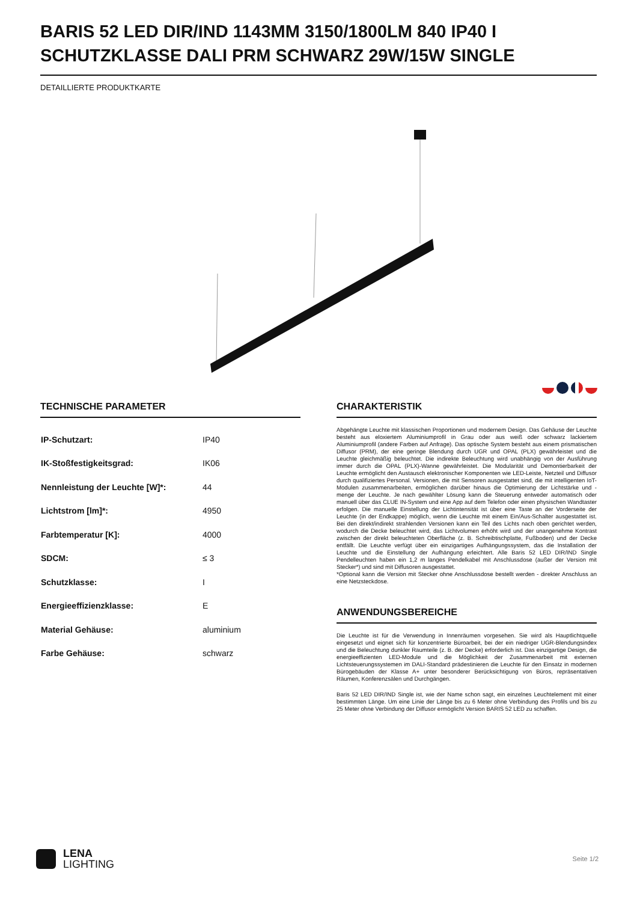BARIS 52 LED DIR/IND 1143MM 3150/1800LM 840 IP40 I SCHUTZKLASSE DALI PRM SCHWARZ 29W/15W SINGLE
DETAILLIERTE PRODUKTKARTE
TECHNISCHE PARAMETER
| IP-Schutzart: | IP40 |
| IK-Stoßfestigkeitsgrad: | IK06 |
| Nennleistung der Leuchte [W]*: | 44 |
| Lichtstrom [lm]*: | 4950 |
| Farbtemperatur [K]: | 4000 |
| SDCM: | ≤ 3 |
| Schutzklasse: | I |
| Energieeffizienzklasse: | E |
| Material Gehäuse: | aluminium |
| Farbe Gehäuse: | schwarz |
CHARAKTERISTIK
Abgehängte Leuchte mit klassischen Proportionen und modernem Design. Das Gehäuse der Leuchte besteht aus eloxiertem Aluminiumprofil in Grau oder aus weiß oder schwarz lackiertem Aluminiumprofil (andere Farben auf Anfrage). Das optische System besteht aus einem prismatischen Diffusor (PRM), der eine geringe Blendung durch UGR und OPAL (PLX) gewährleistet und die Leuchte gleichmäßig beleuchtet. Die indirekte Beleuchtung wird unabhängig von der Ausführung immer durch die OPAL (PLX)-Wanne gewährleistet. Die Modularität und Demontierbarkeit der Leuchte ermöglicht den Austausch elektronischer Komponenten wie LED-Leiste, Netzteil und Diffusor durch qualifiziertes Personal. Versionen, die mit Sensoren ausgestattet sind, die mit intelligenten IoT-Modulen zusammenarbeiten, ermöglichen darüber hinaus die Optimierung der Lichtstärke und -menge der Leuchte. Je nach gewählter Lösung kann die Steuerung entweder automatisch oder manuell über das CLUE IN-System und eine App auf dem Telefon oder einen physischen Wandtaster erfolgen. Die manuelle Einstellung der Lichtintensität ist über eine Taste an der Vorderseite der Leuchte (in der Endkappe) möglich, wenn die Leuchte mit einem Ein/Aus-Schalter ausgestattet ist. Bei den direkt/indirekt strahlenden Versionen kann ein Teil des Lichts nach oben gerichtet werden, wodurch die Decke beleuchtet wird, das Lichtvolumen erhöht wird und der unangenehme Kontrast zwischen der direkt beleuchteten Oberfläche (z. B. Schreibtischplatte, Fußboden) und der Decke entfällt. Die Leuchte verfügt über ein einzigartiges Aufhängungssystem, das die Installation der Leuchte und die Einstellung der Aufhängung erleichtert. Alle Baris 52 LED DIR/IND Single Pendelleuchten haben ein 1,2 m langes Pendelkabel mit Anschlussdose (außer der Version mit Stecker*) und sind mit Diffusoren ausgestattet.
*Optional kann die Version mit Stecker ohne Anschlussdose bestellt werden - direkter Anschluss an eine Netzsteckdose.
ANWENDUNGSBEREICHE
Die Leuchte ist für die Verwendung in Innenräumen vorgesehen. Sie wird als Hauptlichtquelle eingesetzt und eignet sich für konzentrierte Büroarbeit, bei der ein niedriger UGR-Blendungsindex und die Beleuchtung dunkler Raumteile (z. B. der Decke) erforderlich ist. Das einzigartige Design, die energieeffizienten LED-Module und die Möglichkeit der Zusammenarbeit mit externen Lichtsteuerungssystemen im DALI-Standard prädestinieren die Leuchte für den Einsatz in modernen Bürogebäuden der Klasse A+ unter besonderer Berücksichtigung von Büros, repräsentativen Räumen, Konferenzsälen und Durchgängen.
Baris 52 LED DIR/IND Single ist, wie der Name schon sagt, ein einzelnes Leuchtelement mit einer bestimmten Länge. Um eine Linie der Länge bis zu 6 Meter ohne Verbindung des Profils und bis zu 25 Meter ohne Verbindung der Diffusor ermöglicht Version BARIS 52 LED zu schaffen.
LENA
LIGHTING
Seite 1/2